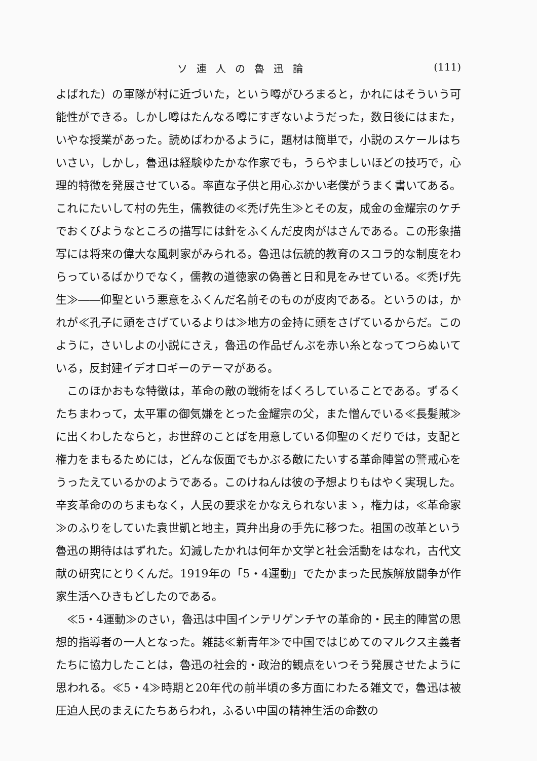ソ連人の魯迅論 (111)
よばれた）の軍隊が村に近づいた，という噂がひろまると，かれにはそういう可能性ができる。しかし噂はたんなる噂にすぎないようだった，数日後にはまた，いやな授業があった。読めばわかるように，題材は簡単で，小説のスケールはちいさい，しかし，魯迅は経験ゆたかな作家でも，うらやましいほどの技巧で，心理的特徴を発展させている。率直な子供と用心ぶかい老僕がうまく書いてある。これにたいして村の先生，儒教徒の≪禿げ先生≫とその友，成金の金耀宗のケチでおくびようなところの描写には針をふくんだ皮肉がはさんである。この形象描写には将来の偉大な風刺家がみられる。魯迅は伝統的教育のスコラ的な制度をわらっているばかりでなく，儒教の道徳家の偽善と日和見をみせている。≪禿げ先生≫――仰聖という悪意をふくんだ名前そのものが皮肉である。というのは，かれが≪孔子に頭をさげているよりは≫地方の金持に頭をさげているからだ。このように，さいしよの小説にさえ，魯迅の作品ぜんぶを赤い糸となってつらぬいている，反封建イデオロギーのテーマがある。
このほかおもな特徴は，革命の敵の戦術をばくろしていることである。ずるくたちまわって，太平軍の御気嫌をとった金耀宗の父，また憎んでいる≪長髪賊≫に出くわしたならと，お世辞のことばを用意している仰聖のくだりでは，支配と権力をまもるためには，どんな仮面でもかぶる敵にたいする革命陣営の警戒心をうったえているかのようである。このけねんは彼の予想よりもはやく実現した。辛亥革命ののちまもなく，人民の要求をかなえられないまゝ，権力は，≪革命家≫のふりをしていた袁世凱と地主，買弁出身の手先に移つた。祖国の改革という魯迅の期待ははずれた。幻滅したかれは何年か文学と社会活動をはなれ，古代文献の研究にとりくんだ。1919年の「5・4運動」でたかまった民族解放闘争が作家生活へひきもどしたのである。
≪5・4運動≫のさい，魯迅は中国インテリゲンチヤの革命的・民主的陣営の思想的指導者の一人となった。雑誌≪新青年≫で中国ではじめてのマルクス主義者たちに協力したことは，魯迅の社会的・政治的観点をいつそう発展させたように思われる。≪5・4≫時期と20年代の前半頃の多方面にわたる雑文で，魯迅は被圧迫人民のまえにたちあらわれ，ふるい中国の精神生活の命数の